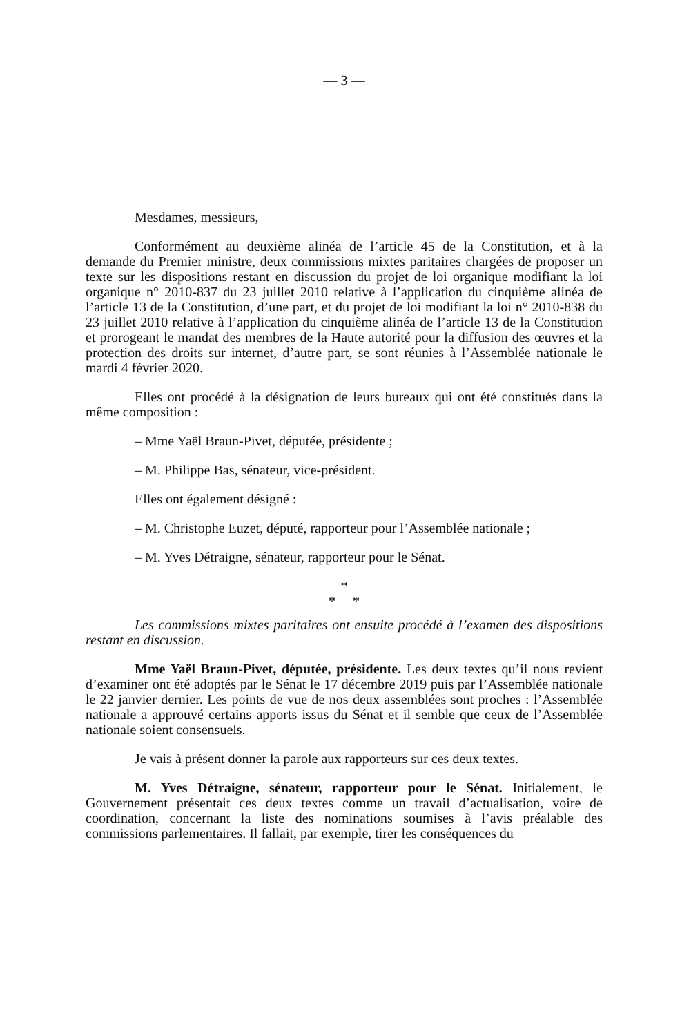— 3 —
Mesdames, messieurs,
Conformément au deuxième alinéa de l’article 45 de la Constitution, et à la demande du Premier ministre, deux commissions mixtes paritaires chargées de proposer un texte sur les dispositions restant en discussion du projet de loi organique modifiant la loi organique n° 2010-837 du 23 juillet 2010 relative à l’application du cinquième alinéa de l’article 13 de la Constitution, d’une part, et du projet de loi modifiant la loi n° 2010-838 du 23 juillet 2010 relative à l’application du cinquième alinéa de l’article 13 de la Constitution et prorogeant le mandat des membres de la Haute autorité pour la diffusion des œuvres et la protection des droits sur internet, d’autre part, se sont réunies à l’Assemblée nationale le mardi 4 février 2020.
Elles ont procédé à la désignation de leurs bureaux qui ont été constitués dans la même composition :
– Mme Yaël Braun-Pivet, députée, présidente ;
– M. Philippe Bas, sénateur, vice-président.
Elles ont également désigné :
– M. Christophe Euzet, député, rapporteur pour l’Assemblée nationale ;
– M. Yves Détraigne, sénateur, rapporteur pour le Sénat.
*
* *
Les commissions mixtes paritaires ont ensuite procédé à l’examen des dispositions restant en discussion.
Mme Yaël Braun-Pivet, députée, présidente. Les deux textes qu’il nous revient d’examiner ont été adoptés par le Sénat le 17 décembre 2019 puis par l’Assemblée nationale le 22 janvier dernier. Les points de vue de nos deux assemblées sont proches : l’Assemblée nationale a approuvé certains apports issus du Sénat et il semble que ceux de l’Assemblée nationale soient consensuels.
Je vais à présent donner la parole aux rapporteurs sur ces deux textes.
M. Yves Détraigne, sénateur, rapporteur pour le Sénat. Initialement, le Gouvernement présentait ces deux textes comme un travail d’actualisation, voire de coordination, concernant la liste des nominations soumises à l’avis préalable des commissions parlementaires. Il fallait, par exemple, tirer les conséquences du